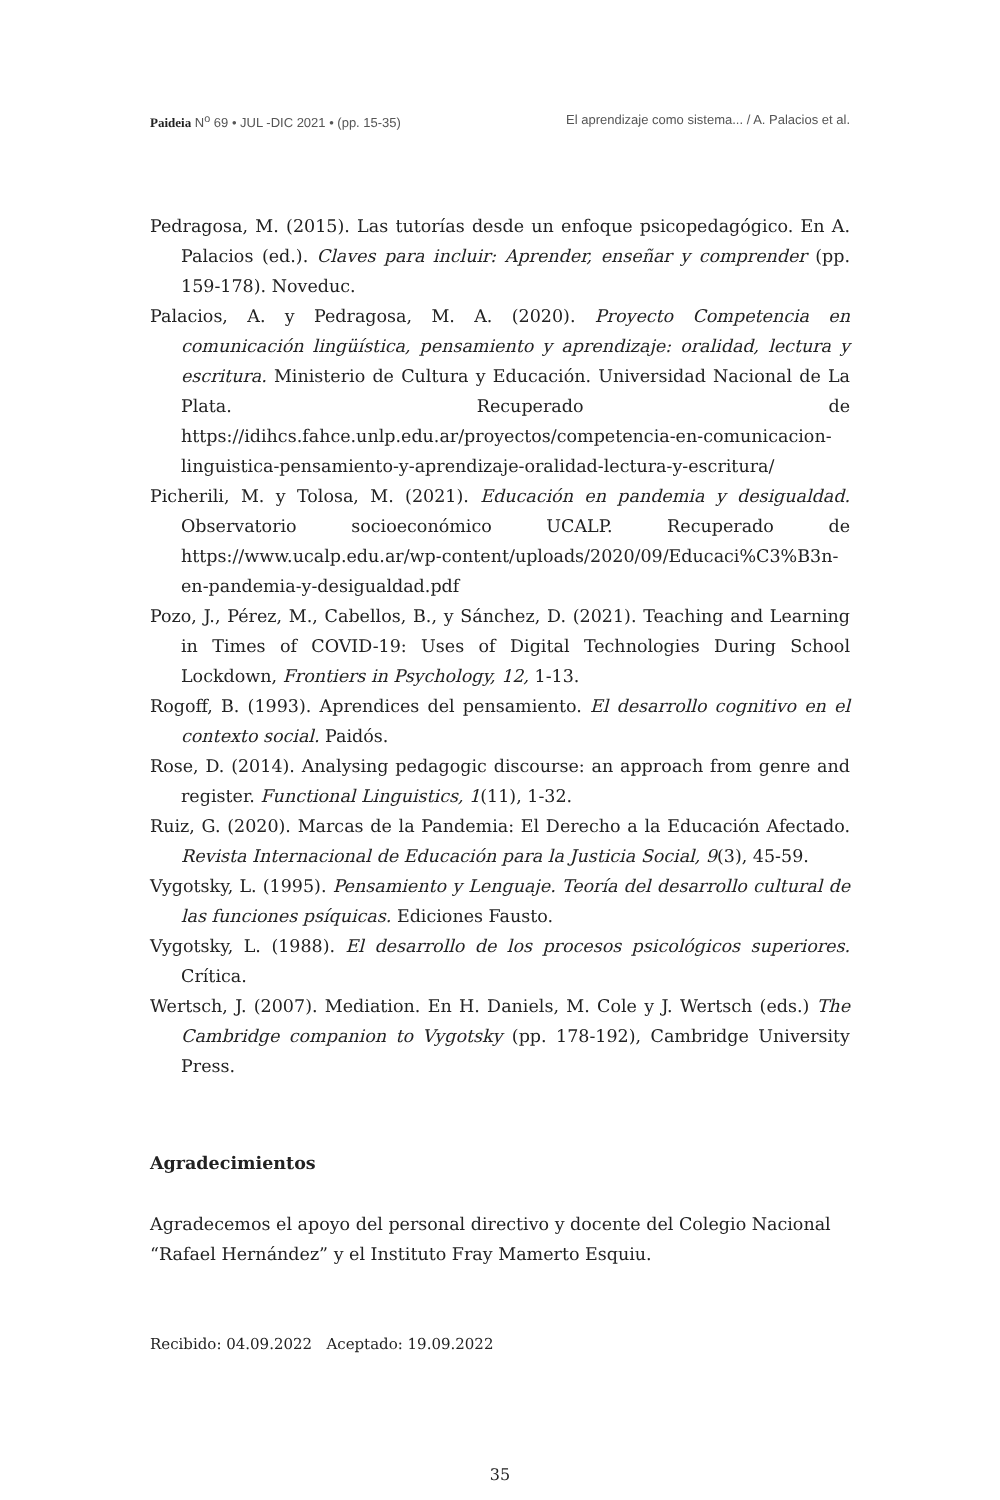Paideia N<sup>o</sup> 69 • JUL -DIC 2021 • (pp. 15-35) El aprendizaje como sistema... / A. Palacios et al.
Pedragosa, M. (2015). Las tutorías desde un enfoque psicopedagógico. En A. Palacios (ed.). Claves para incluir: Aprender, enseñar y comprender (pp. 159-178). Noveduc.
Palacios, A. y Pedragosa, M. A. (2020). Proyecto Competencia en comunicación lingüística, pensamiento y aprendizaje: oralidad, lectura y escritura. Ministerio de Cultura y Educación. Universidad Nacional de La Plata. Recuperado de https://idihcs.fahce.unlp.edu.ar/proyectos/competencia-en-comunicacion-linguistica-pensamiento-y-aprendizaje-oralidad-lectura-y-escritura/
Picherili, M. y Tolosa, M. (2021). Educación en pandemia y desigualdad. Observatorio socioeconómico UCALP. Recuperado de https://www.ucalp.edu.ar/wp-content/uploads/2020/09/Educaci%C3%B3n-en-pandemia-y-desigualdad.pdf
Pozo, J., Pérez, M., Cabellos, B., y Sánchez, D. (2021). Teaching and Learning in Times of COVID-19: Uses of Digital Technologies During School Lockdown, Frontiers in Psychology, 12, 1-13.
Rogoff, B. (1993). Aprendices del pensamiento. El desarrollo cognitivo en el contexto social. Paidós.
Rose, D. (2014). Analysing pedagogic discourse: an approach from genre and register. Functional Linguistics, 1(11), 1-32.
Ruiz, G. (2020). Marcas de la Pandemia: El Derecho a la Educación Afectado. Revista Internacional de Educación para la Justicia Social, 9(3), 45-59.
Vygotsky, L. (1995). Pensamiento y Lenguaje. Teoría del desarrollo cultural de las funciones psíquicas. Ediciones Fausto.
Vygotsky, L. (1988). El desarrollo de los procesos psicológicos superiores. Crítica.
Wertsch, J. (2007). Mediation. En H. Daniels, M. Cole y J. Wertsch (eds.) The Cambridge companion to Vygotsky (pp. 178-192), Cambridge University Press.
Agradecimientos
Agradecemos el apoyo del personal directivo y docente del Colegio Nacional “Rafael Hernández” y el Instituto Fray Mamerto Esquiu.
Recibido: 04.09.2022 Aceptado: 19.09.2022
35